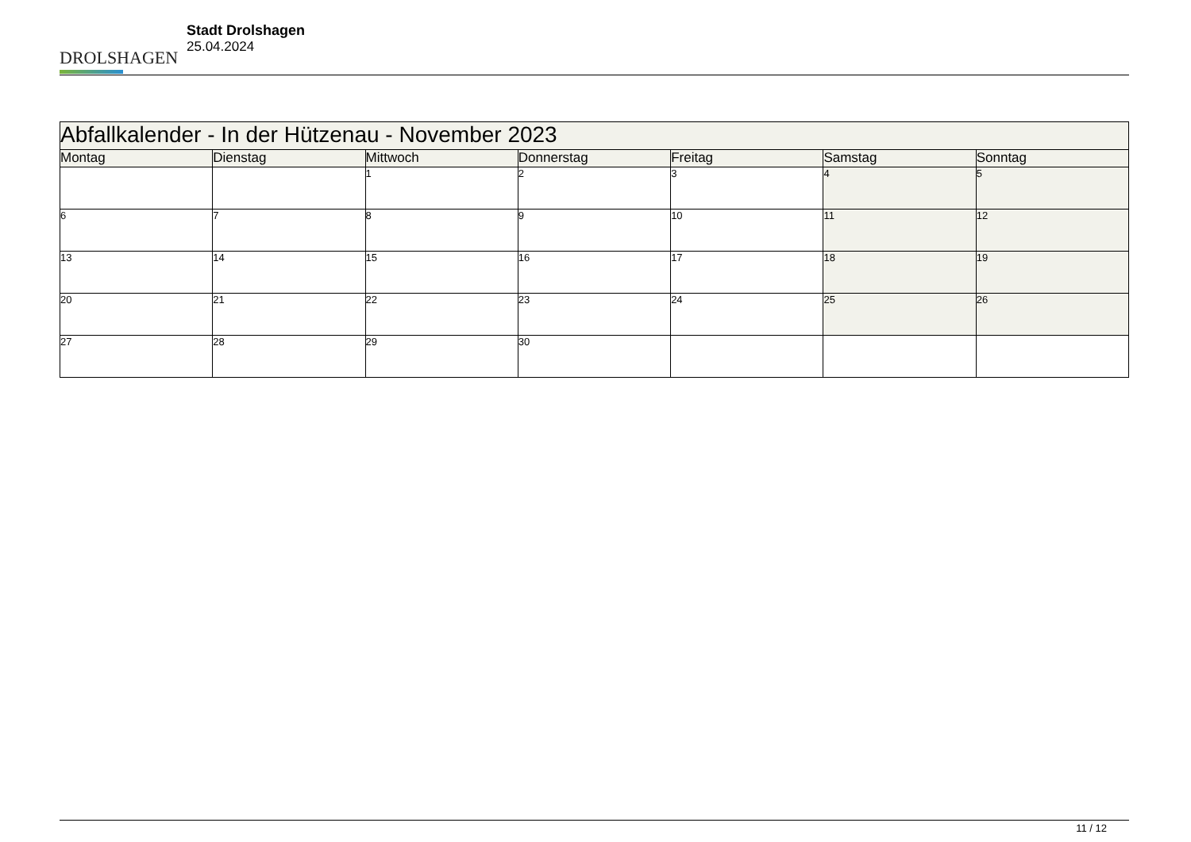DROLSHAGEN
Stadt Drolshagen
25.04.2024
| Abfallkalender - In der Hützenau - November 2023 | | | | | | |
| --- | --- | --- | --- | --- | --- | --- |
| Montag | Dienstag | Mittwoch | Donnerstag | Freitag | Samstag | Sonntag |
| | | 1 | 2 | 3 | 4 | 5 |
| 6 | 7 | 8 | 9 | 10 | 11 | 12 |
| 13 | 14 | 15 | 16 | 17 | 18 | 19 |
| 20 | 21 | 22 | 23 | 24 | 25 | 26 |
| 27 | 28 | 29 | 30 | | | |
11 / 12